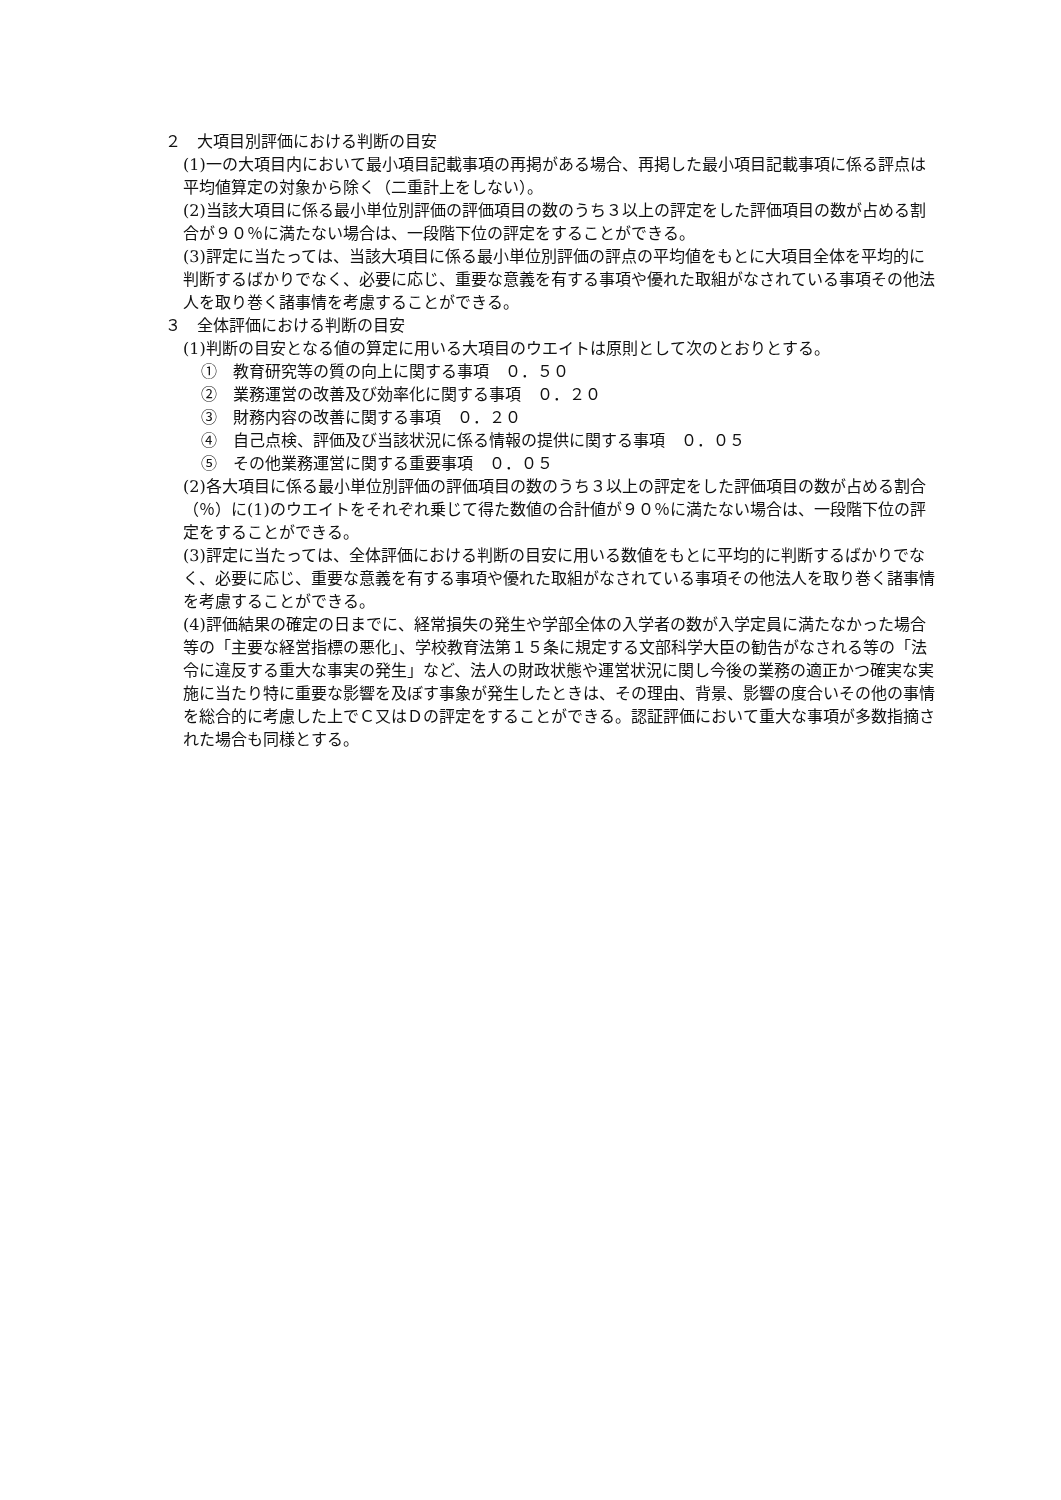２　大項目別評価における判断の目安
(1)一の大項目内において最小項目記載事項の再掲がある場合、再掲した最小項目記載事項に係る評点は平均値算定の対象から除く（二重計上をしない）。
(2)当該大項目に係る最小単位別評価の評価項目の数のうち３以上の評定をした評価項目の数が占める割合が９０％に満たない場合は、一段階下位の評定をすることができる。
(3)評定に当たっては、当該大項目に係る最小単位別評価の評点の平均値をもとに大項目全体を平均的に判断するばかりでなく、必要に応じ、重要な意義を有する事項や優れた取組がなされている事項その他法人を取り巻く諸事情を考慮することができる。
３　全体評価における判断の目安
(1)判断の目安となる値の算定に用いる大項目のウエイトは原則として次のとおりとする。
①　教育研究等の質の向上に関する事項　０．５０
②　業務運営の改善及び効率化に関する事項　０．２０
③　財務内容の改善に関する事項　０．２０
④　自己点検、評価及び当該状況に係る情報の提供に関する事項　０．０５
⑤　その他業務運営に関する重要事項　０．０５
(2)各大項目に係る最小単位別評価の評価項目の数のうち３以上の評定をした評価項目の数が占める割合（％）に(1)のウエイトをそれぞれ乗じて得た数値の合計値が９０％に満たない場合は、一段階下位の評定をすることができる。
(3)評定に当たっては、全体評価における判断の目安に用いる数値をもとに平均的に判断するばかりでなく、必要に応じ、重要な意義を有する事項や優れた取組がなされている事項その他法人を取り巻く諸事情を考慮することができる。
(4)評価結果の確定の日までに、経常損失の発生や学部全体の入学者の数が入学定員に満たなかった場合等の「主要な経営指標の悪化」、学校教育法第１５条に規定する文部科学大臣の勧告がなされる等の「法令に違反する重大な事実の発生」など、法人の財政状態や運営状況に関し今後の業務の適正かつ確実な実施に当たり特に重要な影響を及ぼす事象が発生したときは、その理由、背景、影響の度合いその他の事情を総合的に考慮した上でＣ又はＤの評定をすることができる。認証評価において重大な事項が多数指摘された場合も同様とする。